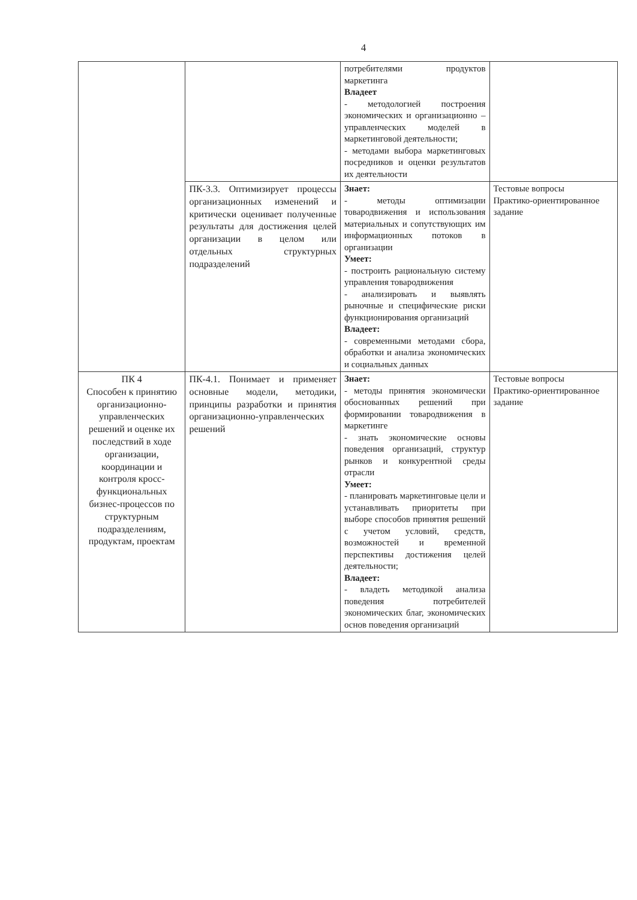4
| | | потребителями продуктов маркетинга Владеет - методологией построения экономических и организационно – управленческих моделей в маркетинговой деятельности; - методами выбора маркетинговых посредников и оценки результатов их деятельности | |
| | ПК-3.3. Оптимизирует процессы организационных изменений и критически оценивает полученные результаты для достижения целей организации в целом или отдельных структурных подразделений | Знает: - методы оптимизации товародвижения и использования материальных и сопутствующих им информационных потоков в организации Умеет: - построить рациональную систему управления товародвижения - анализировать и выявлять рыночные и специфические риски функционирования организаций Владеет: - современными методами сбора, обработки и анализа экономических и социальных данных | Тестовые вопросы Практико-ориентированное задание |
| ПК 4 Способен к принятию организационно-управленческих решений и оценке их последствий в ходе организации, координации и контроля кросс-функциональных бизнес-процессов по структурным подразделениям, продуктам, проектам | ПК-4.1. Понимает и применяет основные модели, методики, принципы разработки и принятия организационно-управленческих решений | Знает: - методы принятия экономически обоснованных решений при формировании товародвижения в маркетинге - знать экономические основы поведения организаций, структур рынков и конкурентной среды отрасли Умеет: - планировать маркетинговые цели и устанавливать приоритеты при выборе способов принятия решений с учетом условий, средств, возможностей и временной перспективы достижения целей деятельности; Владеет: - владеть методикой анализа поведения потребителей экономических благ, экономических основ поведения организаций | Тестовые вопросы Практико-ориентированное задание |